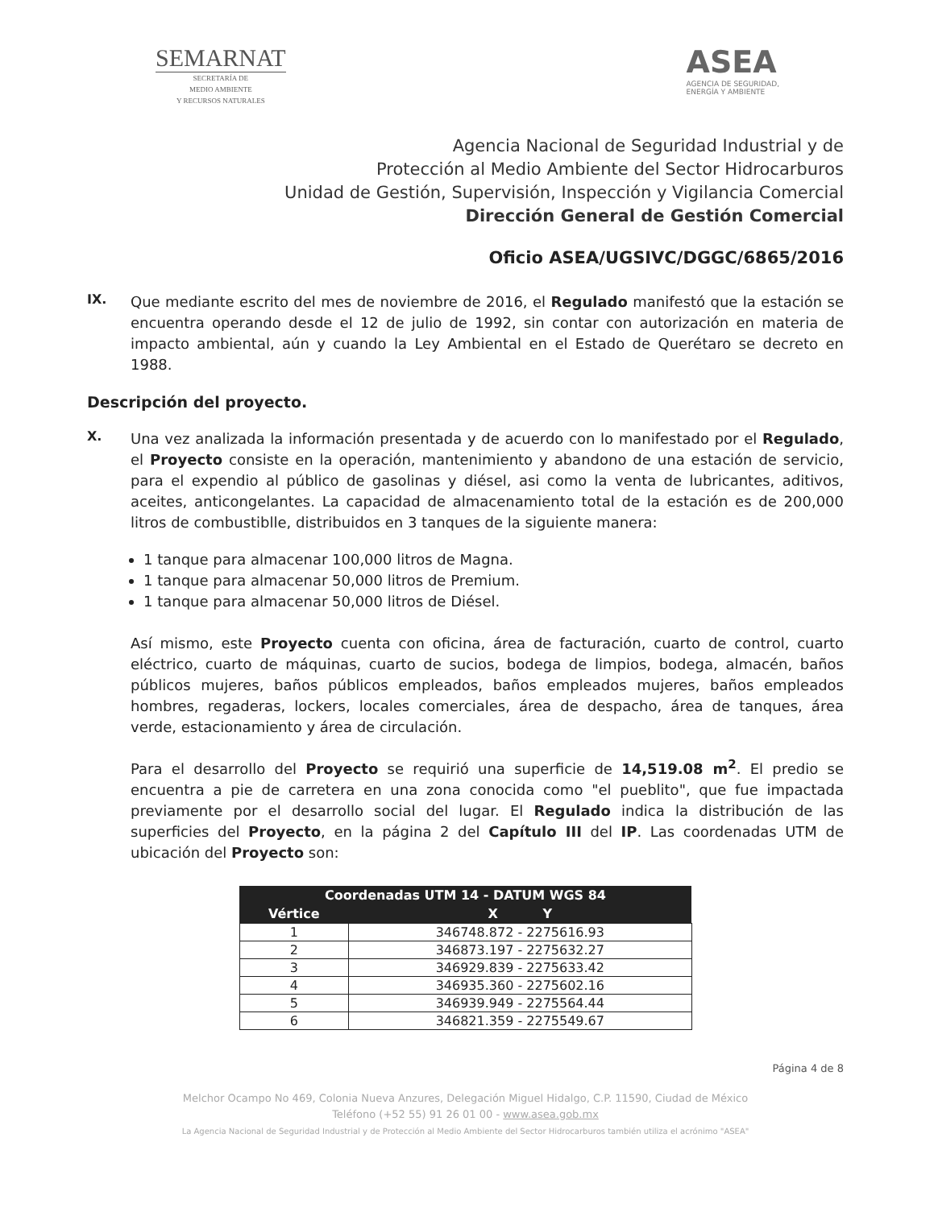SEMARNAT
SECRETARÍA DE
MEDIO AMBIENTE
Y RECURSOS NATURALES
ASEA
AGENCIA DE SEGURIDAD,
ENERGÍA Y AMBIENTE
Agencia Nacional de Seguridad Industrial y de
Protección al Medio Ambiente del Sector Hidrocarburos
Unidad de Gestión, Supervisión, Inspección y Vigilancia Comercial
Dirección General de Gestión Comercial
Oficio ASEA/UGSIVC/DGGC/6865/2016
IX.
Que mediante escrito del mes de noviembre de 2016, el Regulado manifestó que la estación se encuentra operando desde el 12 de julio de 1992, sin contar con autorización en materia de impacto ambiental, aún y cuando la Ley Ambiental en el Estado de Querétaro se decreto en 1988.
Descripción del proyecto.
X.
Una vez analizada la información presentada y de acuerdo con lo manifestado por el Regulado, el Proyecto consiste en la operación, mantenimiento y abandono de una estación de servicio, para el expendio al público de gasolinas y diésel, asi como la venta de lubricantes, aditivos, aceites, anticongelantes. La capacidad de almacenamiento total de la estación es de 200,000 litros de combustiblle, distribuidos en 3 tanques de la siguiente manera:
1 tanque para almacenar 100,000 litros de Magna.
1 tanque para almacenar 50,000 litros de Premium.
1 tanque para almacenar 50,000 litros de Diésel.
Así mismo, este Proyecto cuenta con oficina, área de facturación, cuarto de control, cuarto eléctrico, cuarto de máquinas, cuarto de sucios, bodega de limpios, bodega, almacén, baños públicos mujeres, baños públicos empleados, baños empleados mujeres, baños empleados hombres, regaderas, lockers, locales comerciales, área de despacho, área de tanques, área verde, estacionamiento y área de circulación.
Para el desarrollo del Proyecto se requirió una superficie de 14,519.08 m<sup>2</sup>. El predio se encuentra a pie de carretera en una zona conocida como "el pueblito", que fue impactada previamente por el desarrollo social del lugar. El Regulado indica la distribución de las superficies del Proyecto, en la página 2 del Capítulo III del IP. Las coordenadas UTM de ubicación del Proyecto son:
| Coordenadas UTM 14 - DATUM WGS 84 | |
| --- | --- |
| Vértice | X Y |
| 1 | 346748.872 - 2275616.93 |
| 2 | 346873.197 - 2275632.27 |
| 3 | 346929.839 - 2275633.42 |
| 4 | 346935.360 - 2275602.16 |
| 5 | 346939.949 - 2275564.44 |
| 6 | 346821.359 - 2275549.67 |
Página 4 de 8
Melchor Ocampo No 469, Colonia Nueva Anzures, Delegación Miguel Hidalgo, C.P. 11590, Ciudad de México
Teléfono (+52 55) 91 26 01 00 - www.asea.gob.mx
La Agencia Nacional de Seguridad Industrial y de Protección al Medio Ambiente del Sector Hidrocarburos también utiliza el acrónimo "ASEA"